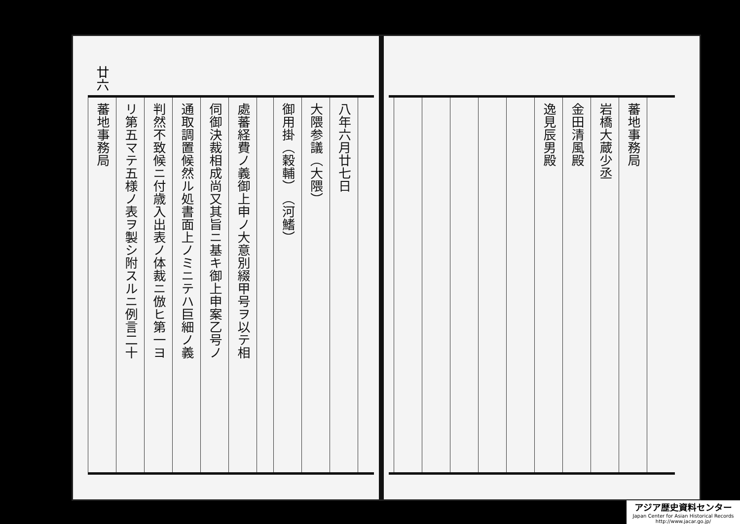廿六
八年六月廿七日
大隈参議（大隈）
御用掛（穀輔）　（河鰭）
處蕃経費ノ義御上申ノ大意別綴甲号ヲ以テ相
伺御決裁相成尚又其旨ニ基キ御上申案乙号ノ
通取調置候然ル処書面上ノミニテハ巨細ノ義
判然不致候ニ付歳入出表ノ体裁ニ倣ヒ第一ヨ
リ第五マテ五様ノ表ヲ製シ附スルニ例言二十
蕃地事務局
蕃地事務局
岩橋大蔵少丞
金田清風殿
逸見辰男殿
アジア歴史資料センター
Japan Center for Asian Historical Records
http://www.jacar.go.jp/